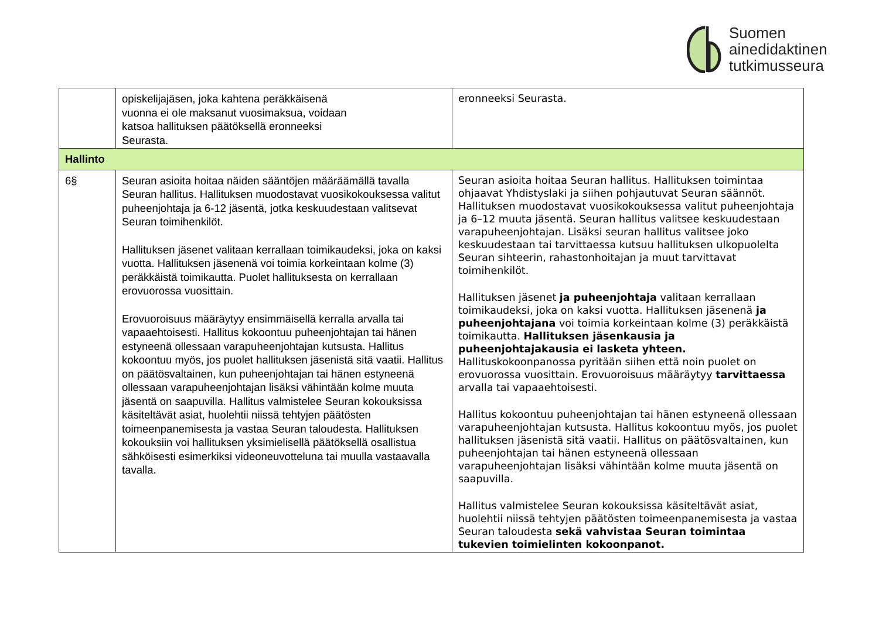Suomen
ainedidaktinen
tutkimusseura
| | opiskelijajäsen, joka kahtena peräkkäisenä vuonna ei ole maksanut vuosimaksua, voidaan katsoa hallituksen päätöksellä eronneeksi Seurasta. | eronneeksi Seurasta. |
| Hallinto | | |
| 6§ | Seuran asioita hoitaa näiden sääntöjen määräämällä tavalla Seuran hallitus. Hallituksen muodostavat vuosikokouksessa valitut puheenjohtaja ja 6-12 jäsentä, jotka keskuudestaan valitsevat Seuran toimihenkilöt. Hallituksen jäsenet valitaan kerrallaan toimikaudeksi, joka on kaksi vuotta. Hallituksen jäsenenä voi toimia korkeintaan kolme (3) peräkkäistä toimikautta. Puolet hallituksesta on kerrallaan erovuorossa vuosittain. Erovuoroisuus määräytyy ensimmäisellä kerralla arvalla tai vapaaehtoisesti. Hallitus kokoontuu puheenjohtajan tai hänen estyneenä ollessaan varapuheenjohtajan kutsusta. Hallitus kokoontuu myös, jos puolet hallituksen jäsenistä sitä vaatii. Hallitus on päätösvaltainen, kun puheenjohtajan tai hänen estyneenä ollessaan varapuheenjohtajan lisäksi vähintään kolme muuta jäsentä on saapuvilla. Hallitus valmistelee Seuran kokouksissa käsiteltävät asiat, huolehtii niissä tehtyjen päätösten toimeenpanemisesta ja vastaa Seuran taloudesta. Hallituksen kokouksiin voi hallituksen yksimielisellä päätöksellä osallistua sähköisesti esimerkiksi videoneuvotteluna tai muulla vastaavalla tavalla. | Seuran asioita hoitaa Seuran hallitus. Hallituksen toimintaa ohjaavat Yhdistyslaki ja siihen pohjautuvat Seuran säännöt. Hallituksen muodostavat vuosikokouksessa valitut puheenjohtaja ja 6–12 muuta jäsentä. Seuran hallitus valitsee keskuudestaan varapuheenjohtajan. Lisäksi seuran hallitus valitsee joko keskuudestaan tai tarvittaessa kutsuu hallituksen ulkopuolelta Seuran sihteerin, rahastonhoitajan ja muut tarvittavat toimihenkilöt. Hallituksen jäsenet ja puheenjohtaja valitaan kerrallaan toimikaudeksi, joka on kaksi vuotta. Hallituksen jäsenenä ja puheenjohtajana voi toimia korkeintaan kolme (3) peräkkäistä toimikautta. Hallituksen jäsenkausia ja puheenjohtajakausia ei lasketa yhteen. Hallituskokoonpanossa pyritään siihen että noin puolet on erovuorossa vuosittain. Erovuoroisuus määräytyy tarvittaessa arvalla tai vapaaehtoisesti. Hallitus kokoontuu puheenjohtajan tai hänen estyneenä ollessaan varapuheenjohtajan kutsusta. Hallitus kokoontuu myös, jos puolet hallituksen jäsenistä sitä vaatii. Hallitus on päätösvaltainen, kun puheenjohtajan tai hänen estyneenä ollessaan varapuheenjohtajan lisäksi vähintään kolme muuta jäsentä on saapuvilla. Hallitus valmistelee Seuran kokouksissa käsiteltävät asiat, huolehtii niissä tehtyjen päätösten toimeenpanemisesta ja vastaa Seuran taloudesta sekä vahvistaa Seuran toimintaa tukevien toimielinten kokoonpanot. |